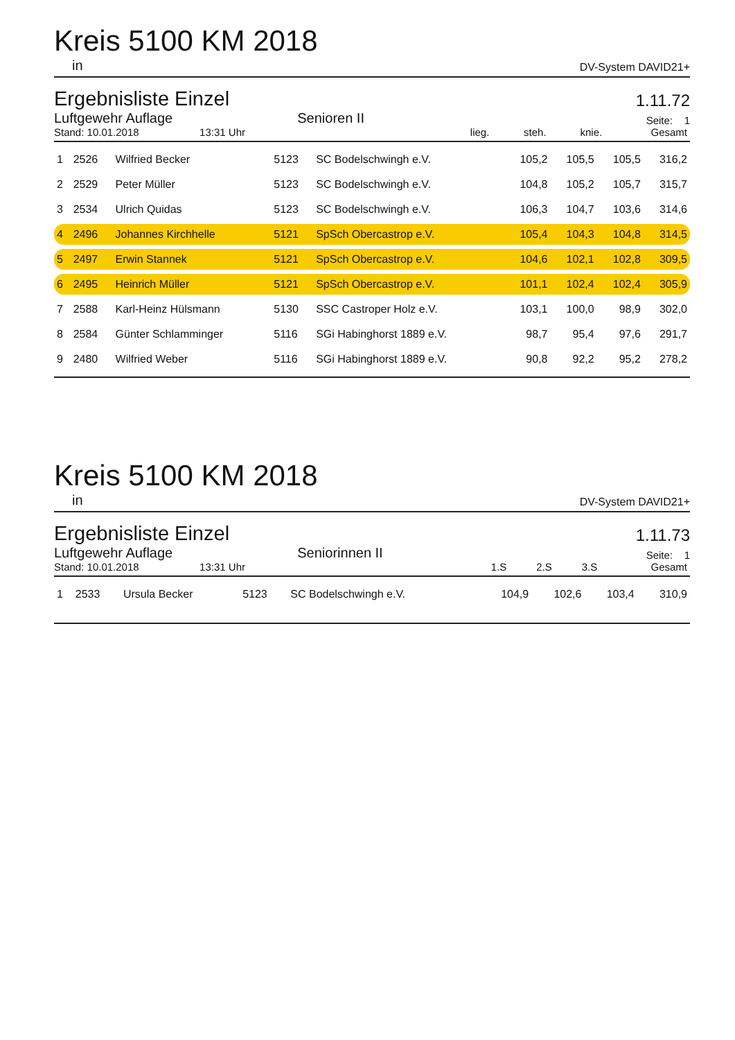Kreis 5100 KM 2018
in DV-System DAVID21+
Ergebnisliste Einzel
1.11.72
Luftgewehr Auflage Senioren II Seite: 1
| Stand: 10.01.2018 13:31 Uhr | lieg. | steh. | knie. | Gesamt |
| 1 | 2526 | Wilfried Becker | 5123 | SC Bodelschwingh e.V. | 105,2 | 105,5 | 105,5 | 316,2 |
| 2 | 2529 | Peter Müller | 5123 | SC Bodelschwingh e.V. | 104,8 | 105,2 | 105,7 | 315,7 |
| 3 | 2534 | Ulrich Quidas | 5123 | SC Bodelschwingh e.V. | 106,3 | 104,7 | 103,6 | 314,6 |
| 4 | 2496 | Johannes Kirchhelle | 5121 | SpSch Obercastrop e.V. | 105,4 | 104,3 | 104,8 | 314,5 |
| 5 | 2497 | Erwin Stannek | 5121 | SpSch Obercastrop e.V. | 104,6 | 102,1 | 102,8 | 309,5 |
| 6 | 2495 | Heinrich Müller | 5121 | SpSch Obercastrop e.V. | 101,1 | 102,4 | 102,4 | 305,9 |
| 7 | 2588 | Karl-Heinz Hülsmann | 5130 | SSC Castroper Holz e.V. | 103,1 | 100,0 | 98,9 | 302,0 |
| 8 | 2584 | Günter Schlamminger | 5116 | SGi Habinghorst 1889 e.V. | 98,7 | 95,4 | 97,6 | 291,7 |
| 9 | 2480 | Wilfried Weber | 5116 | SGi Habinghorst 1889 e.V. | 90,8 | 92,2 | 95,2 | 278,2 |
Kreis 5100 KM 2018
in DV-System DAVID21+
Ergebnisliste Einzel
1.11.73
Luftgewehr Auflage Seniorinnen II Seite: 1
| Stand: 10.01.2018 13:31 Uhr | 1.S | 2.S | 3.S | Gesamt |
| 1 | 2533 | Ursula Becker | 5123 | SC Bodelschwingh e.V. | 104,9 | 102,6 | 103,4 | 310,9 |